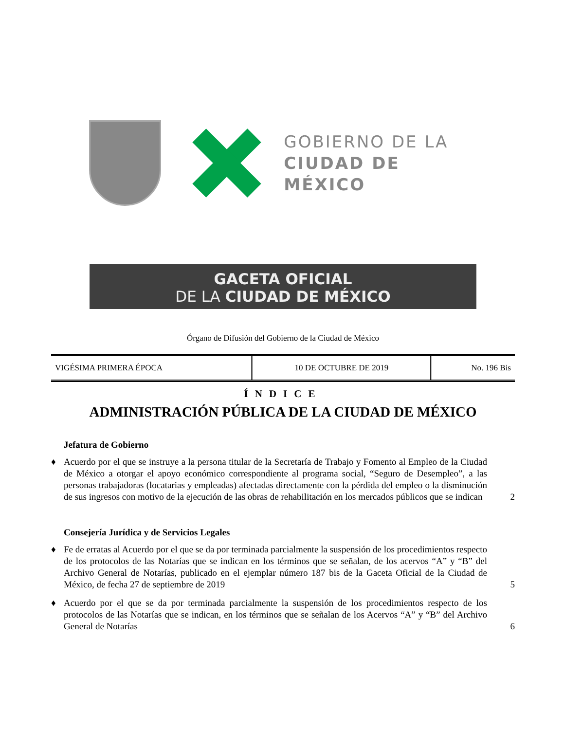GOBIERNO DE LA
CIUDAD DE MÉXICO
GACETA OFICIAL
DE LA CIUDAD DE MÉXICO
Órgano de Difusión del Gobierno de la Ciudad de México
| VIGÉSIMA PRIMERA ÉPOCA | 10 DE OCTUBRE DE 2019 | No. 196 Bis |
ÍNDICE
ADMINISTRACIÓN PÚBLICA DE LA CIUDAD DE MÉXICO
Jefatura de Gobierno
♦ Acuerdo por el que se instruye a la persona titular de la Secretaría de Trabajo y Fomento al Empleo de la Ciudad de México a otorgar el apoyo económico correspondiente al programa social, “Seguro de Desempleo”, a las personas trabajadoras (locatarias y empleadas) afectadas directamente con la pérdida del empleo o la disminución de sus ingresos con motivo de la ejecución de las obras de rehabilitación en los mercados públicos que se indican 2
Consejería Jurídica y de Servicios Legales
♦ Fe de erratas al Acuerdo por el que se da por terminada parcialmente la suspensión de los procedimientos respecto de los protocolos de las Notarías que se indican en los términos que se señalan, de los acervos “A” y “B” del Archivo General de Notarías, publicado en el ejemplar número 187 bis de la Gaceta Oficial de la Ciudad de México, de fecha 27 de septiembre de 2019 5
♦ Acuerdo por el que se da por terminada parcialmente la suspensión de los procedimientos respecto de los protocolos de las Notarías que se indican, en los términos que se señalan de los Acervos “A” y “B” del Archivo General de Notarías 6